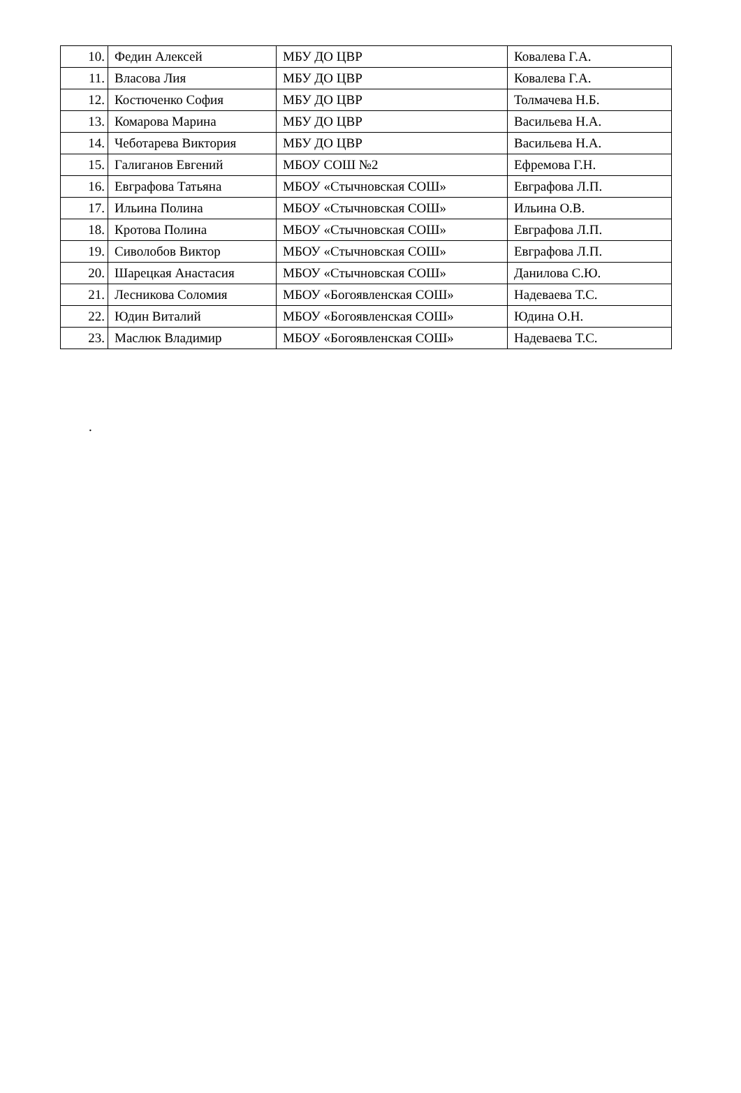| 10. | Федин Алексей | МБУ ДО ЦВР | Ковалева Г.А. |
| 11. | Власова Лия | МБУ ДО ЦВР | Ковалева Г.А. |
| 12. | Костюченко София | МБУ ДО ЦВР | Толмачева Н.Б. |
| 13. | Комарова Марина | МБУ ДО ЦВР | Васильева Н.А. |
| 14. | Чеботарева Виктория | МБУ ДО ЦВР | Васильева Н.А. |
| 15. | Галиганов Евгений | МБОУ СОШ №2 | Ефремова Г.Н. |
| 16. | Евграфова Татьяна | МБОУ «Стычновская СОШ» | Евграфова Л.П. |
| 17. | Ильина Полина | МБОУ «Стычновская СОШ» | Ильина О.В. |
| 18. | Кротова Полина | МБОУ «Стычновская СОШ» | Евграфова Л.П. |
| 19. | Сиволобов Виктор | МБОУ «Стычновская СОШ» | Евграфова Л.П. |
| 20. | Шарецкая Анастасия | МБОУ «Стычновская СОШ» | Данилова С.Ю. |
| 21. | Лесникова Соломия | МБОУ «Богоявленская СОШ» | Надеваева Т.С. |
| 22. | Юдин Виталий | МБОУ «Богоявленская СОШ» | Юдина О.Н. |
| 23. | Маслюк Владимир | МБОУ «Богоявленская СОШ» | Надеваева Т.С. |
.